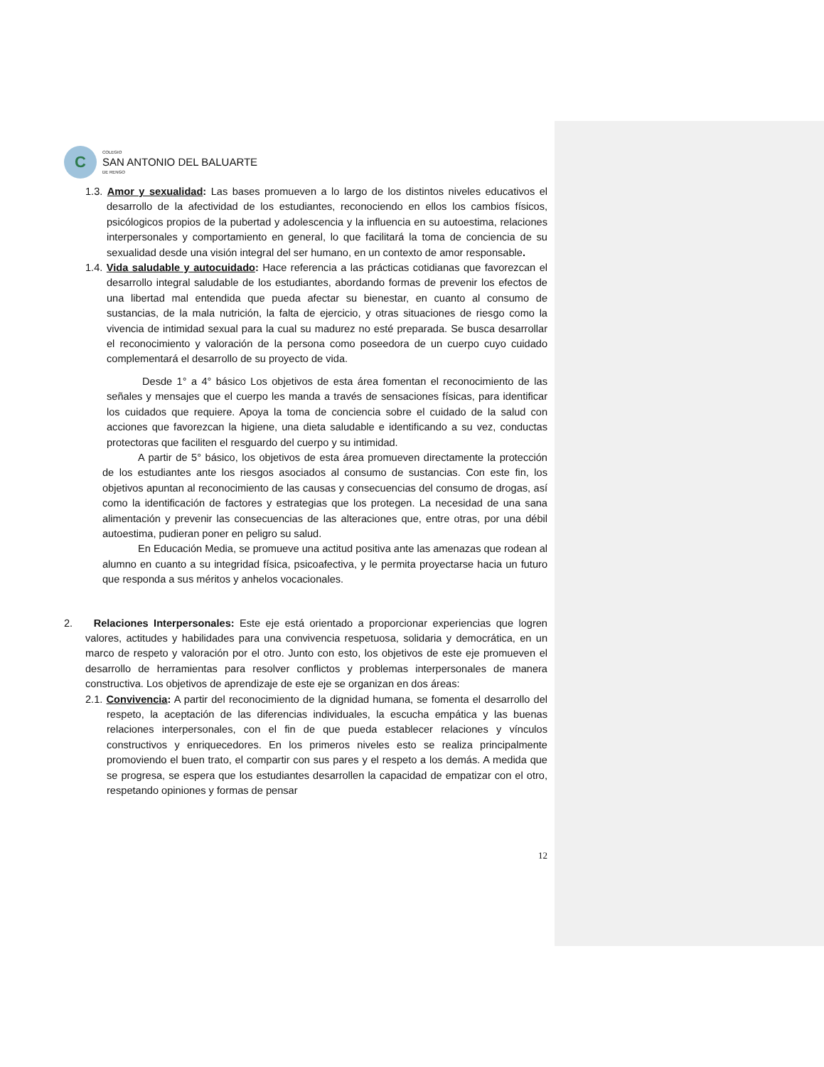C
COLEGIO
SAN ANTONIO DEL BALUARTE
DE RENGO
1.3. Amor y sexualidad: Las bases promueven a lo largo de los distintos niveles educativos el desarrollo de la afectividad de los estudiantes, reconociendo en ellos los cambios físicos, psicólogicos propios de la pubertad y adolescencia y la influencia en su autoestima, relaciones interpersonales y comportamiento en general, lo que facilitará la toma de conciencia de su sexualidad desde una visión integral del ser humano, en un contexto de amor responsable.
1.4. Vida saludable y autocuidado: Hace referencia a las prácticas cotidianas que favorezcan el desarrollo integral saludable de los estudiantes, abordando formas de prevenir los efectos de una libertad mal entendida que pueda afectar su bienestar, en cuanto al consumo de sustancias, de la mala nutrición, la falta de ejercicio, y otras situaciones de riesgo como la vivencia de intimidad sexual para la cual su madurez no esté preparada. Se busca desarrollar el reconocimiento y valoración de la persona como poseedora de un cuerpo cuyo cuidado complementará el desarrollo de su proyecto de vida.
Desde 1° a 4° básico Los objetivos de esta área fomentan el reconocimiento de las señales y mensajes que el cuerpo les manda a través de sensaciones físicas, para identificar los cuidados que requiere. Apoya la toma de conciencia sobre el cuidado de la salud con acciones que favorezcan la higiene, una dieta saludable e identificando a su vez, conductas protectoras que faciliten el resguardo del cuerpo y su intimidad.
A partir de 5° básico, los objetivos de esta área promueven directamente la protección de los estudiantes ante los riesgos asociados al consumo de sustancias. Con este fin, los objetivos apuntan al reconocimiento de las causas y consecuencias del consumo de drogas, así como la identificación de factores y estrategias que los protegen. La necesidad de una sana alimentación y prevenir las consecuencias de las alteraciones que, entre otras, por una débil autoestima, pudieran poner en peligro su salud.
En Educación Media, se promueve una actitud positiva ante las amenazas que rodean al alumno en cuanto a su integridad física, psicoafectiva, y le permita proyectarse hacia un futuro que responda a sus méritos y anhelos vocacionales.
2. Relaciones Interpersonales: Este eje está orientado a proporcionar experiencias que logren valores, actitudes y habilidades para una convivencia respetuosa, solidaria y democrática, en un marco de respeto y valoración por el otro. Junto con esto, los objetivos de este eje promueven el desarrollo de herramientas para resolver conflictos y problemas interpersonales de manera constructiva. Los objetivos de aprendizaje de este eje se organizan en dos áreas:
2.1. Convivencia: A partir del reconocimiento de la dignidad humana, se fomenta el desarrollo del respeto, la aceptación de las diferencias individuales, la escucha empática y las buenas relaciones interpersonales, con el fin de que pueda establecer relaciones y vínculos constructivos y enriquecedores. En los primeros niveles esto se realiza principalmente promoviendo el buen trato, el compartir con sus pares y el respeto a los demás. A medida que se progresa, se espera que los estudiantes desarrollen la capacidad de empatizar con el otro, respetando opiniones y formas de pensar
12